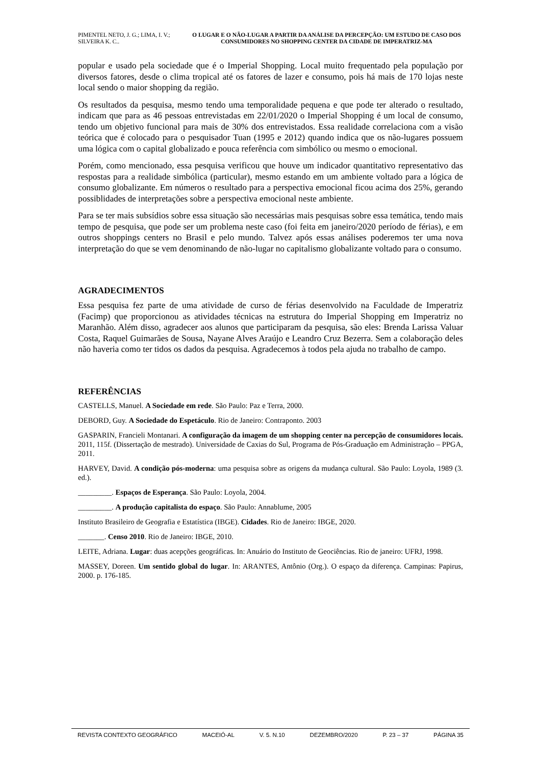PIMENTEL NETO, J. G.; LIMA, I. V.; SILVEIRA K. C..
O LUGAR E O NÃO-LUGAR A PARTIR DA ANÁLISE DA PERCEPÇÃO: UM ESTUDO DE CASO DOS CONSUMIDORES NO SHOPPING CENTER DA CIDADE DE IMPERATRIZ-MA
popular e usado pela sociedade que é o Imperial Shopping. Local muito frequentado pela população por diversos fatores, desde o clima tropical até os fatores de lazer e consumo, pois há mais de 170 lojas neste local sendo o maior shopping da região.
Os resultados da pesquisa, mesmo tendo uma temporalidade pequena e que pode ter alterado o resultado, indicam que para as 46 pessoas entrevistadas em 22/01/2020 o Imperial Shopping é um local de consumo, tendo um objetivo funcional para mais de 30% dos entrevistados. Essa realidade correlaciona com a visão teórica que é colocado para o pesquisador Tuan (1995 e 2012) quando indica que os não-lugares possuem uma lógica com o capital globalizado e pouca referência com simbólico ou mesmo o emocional.
Porém, como mencionado, essa pesquisa verificou que houve um indicador quantitativo representativo das respostas para a realidade simbólica (particular), mesmo estando em um ambiente voltado para a lógica de consumo globalizante. Em números o resultado para a perspectiva emocional ficou acima dos 25%, gerando possiblidades de interpretações sobre a perspectiva emocional neste ambiente.
Para se ter mais subsídios sobre essa situação são necessárias mais pesquisas sobre essa temática, tendo mais tempo de pesquisa, que pode ser um problema neste caso (foi feita em janeiro/2020 período de férias), e em outros shoppings centers no Brasil e pelo mundo. Talvez após essas análises poderemos ter uma nova interpretação do que se vem denominando de não-lugar no capitalismo globalizante voltado para o consumo.
AGRADECIMENTOS
Essa pesquisa fez parte de uma atividade de curso de férias desenvolvido na Faculdade de Imperatriz (Facimp) que proporcionou as atividades técnicas na estrutura do Imperial Shopping em Imperatriz no Maranhão. Além disso, agradecer aos alunos que participaram da pesquisa, são eles: Brenda Larissa Valuar Costa, Raquel Guimarães de Sousa, Nayane Alves Araújo e Leandro Cruz Bezerra. Sem a colaboração deles não haveria como ter tidos os dados da pesquisa. Agradecemos à todos pela ajuda no trabalho de campo.
REFERÊNCIAS
CASTELLS, Manuel. A Sociedade em rede. São Paulo: Paz e Terra, 2000.
DEBORD, Guy. A Sociedade do Espetáculo. Rio de Janeiro: Contraponto. 2003
GASPARIN, Francieli Montanari. A configuração da imagem de um shopping center na percepção de consumidores locais. 2011, 115f. (Dissertação de mestrado). Universidade de Caxias do Sul, Programa de Pós-Graduação em Administração – PPGA, 2011.
HARVEY, David. A condição pós-moderna: uma pesquisa sobre as origens da mudança cultural. São Paulo: Loyola, 1989 (3. ed.).
_________. Espaços de Esperança. São Paulo: Loyola, 2004.
_________. A produção capitalista do espaço. São Paulo: Annablume, 2005
Instituto Brasileiro de Geografia e Estatística (IBGE). Cidades. Rio de Janeiro: IBGE, 2020.
_______. Censo 2010. Rio de Janeiro: IBGE, 2010.
LEITE, Adriana. Lugar: duas acepções geográficas. In: Anuário do Instituto de Geociências. Rio de janeiro: UFRJ, 1998.
MASSEY, Doreen. Um sentido global do lugar. In: ARANTES, Antônio (Org.). O espaço da diferença. Campinas: Papirus, 2000. p. 176-185.
REVISTA CONTEXTO GEOGRÁFICO MACEIÓ-AL V. 5. N.10 DEZEMBRO/2020 P. 23 – 37 PÁGINA 35